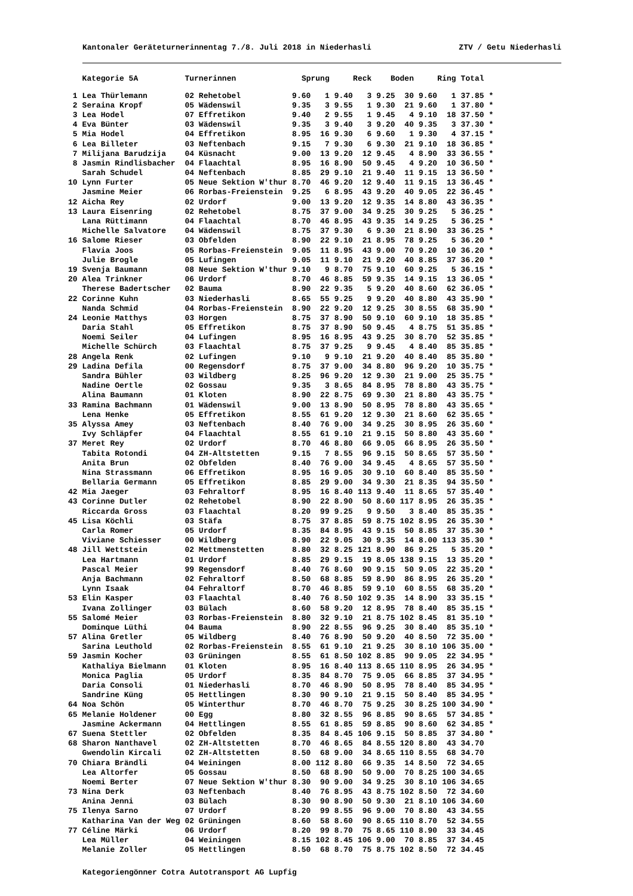Kantonaler Geräteturnerinnentag 7./8. Juli 2018 in Niederhasli ZTV / Getu Niederhasli
| | Kategorie 5A | Turnerinnen | Sprung | | Reck | | Boden | | Ring | | Total | |
| --- | --- | --- | --- | --- | --- | --- | --- | --- | --- | --- | --- | --- |
| 1 | Lea Thürlemann | 02 Rehetobel | 9.60 | 1 | 9.40 | 3 | 9.25 | 30 | 9.60 | 1 | 37.85 | * |
| 2 | Seraina Kropf | 05 Wädenswil | 9.35 | 3 | 9.55 | 1 | 9.30 | 21 | 9.60 | 1 | 37.80 | * |
| 3 | Lea Hodel | 07 Effretikon | 9.40 | 2 | 9.55 | 1 | 9.45 | 4 | 9.10 | 18 | 37.50 | * |
| 4 | Eva Bünter | 03 Wädenswil | 9.35 | 3 | 9.40 | 3 | 9.20 | 40 | 9.35 | 3 | 37.30 | * |
| 5 | Mia Hodel | 04 Effretikon | 8.95 | 16 | 9.30 | 6 | 9.60 | 1 | 9.30 | 4 | 37.15 | * |
| 6 | Lea Billeter | 03 Neftenbach | 9.15 | 7 | 9.30 | 6 | 9.30 | 21 | 9.10 | 18 | 36.85 | * |
| 7 | Milijana Barudzija | 04 Küsnacht | 9.00 | 13 | 9.20 | 12 | 9.45 | 4 | 8.90 | 33 | 36.55 | * |
| 8 | Jasmin Rindlisbacher | 04 Flaachtal | 8.95 | 16 | 8.90 | 50 | 9.45 | 4 | 9.20 | 10 | 36.50 | * |
| | Sarah Schudel | 04 Neftenbach | 8.85 | 29 | 9.10 | 21 | 9.40 | 11 | 9.15 | 13 | 36.50 | * |
| 10 | Lynn Furter | 05 Neue Sektion W'thur | 8.70 | 46 | 9.20 | 12 | 9.40 | 11 | 9.15 | 13 | 36.45 | * |
| | Jasmine Meier | 06 Rorbas-Freienstein | 9.25 | 6 | 8.95 | 43 | 9.20 | 40 | 9.05 | 22 | 36.45 | * |
| 12 | Aicha Rey | 02 Urdorf | 9.00 | 13 | 9.20 | 12 | 9.35 | 14 | 8.80 | 43 | 36.35 | * |
| 13 | Laura Eisenring | 02 Rehetobel | 8.75 | 37 | 9.00 | 34 | 9.25 | 30 | 9.25 | 5 | 36.25 | * |
| | Lana Rüttimann | 04 Flaachtal | 8.70 | 46 | 8.95 | 43 | 9.35 | 14 | 9.25 | 5 | 36.25 | * |
| | Michelle Salvatore | 04 Wädenswil | 8.75 | 37 | 9.30 | 6 | 9.30 | 21 | 8.90 | 33 | 36.25 | * |
| 16 | Salome Rieser | 03 Obfelden | 8.90 | 22 | 9.10 | 21 | 8.95 | 78 | 9.25 | 5 | 36.20 | * |
| | Flavia Joos | 05 Rorbas-Freienstein | 9.05 | 11 | 8.95 | 43 | 9.00 | 70 | 9.20 | 10 | 36.20 | * |
| | Julie Brogle | 05 Lufingen | 9.05 | 11 | 9.10 | 21 | 9.20 | 40 | 8.85 | 37 | 36.20 | * |
| 19 | Svenja Baumann | 08 Neue Sektion W'thur | 9.10 | 9 | 8.70 | 75 | 9.10 | 60 | 9.25 | 5 | 36.15 | * |
| 20 | Alea Trinkner | 06 Urdorf | 8.70 | 46 | 8.85 | 59 | 9.35 | 14 | 9.15 | 13 | 36.05 | * |
| | Therese Badertscher | 02 Bauma | 8.90 | 22 | 9.35 | 5 | 9.20 | 40 | 8.60 | 62 | 36.05 | * |
| 22 | Corinne Kuhn | 03 Niederhasli | 8.65 | 55 | 9.25 | 9 | 9.20 | 40 | 8.80 | 43 | 35.90 | * |
| | Nanda Schmid | 04 Rorbas-Freienstein | 8.90 | 22 | 9.20 | 12 | 9.25 | 30 | 8.55 | 68 | 35.90 | * |
| 24 | Leonie Matthys | 03 Horgen | 8.75 | 37 | 8.90 | 50 | 9.10 | 60 | 9.10 | 18 | 35.85 | * |
| | Daria Stahl | 05 Effretikon | 8.75 | 37 | 8.90 | 50 | 9.45 | 4 | 8.75 | 51 | 35.85 | * |
| | Noemi Seiler | 04 Lufingen | 8.95 | 16 | 8.95 | 43 | 9.25 | 30 | 8.70 | 52 | 35.85 | * |
| | Michelle Schürch | 03 Flaachtal | 8.75 | 37 | 9.25 | 9 | 9.45 | 4 | 8.40 | 85 | 35.85 | * |
| 28 | Angela Renk | 02 Lufingen | 9.10 | 9 | 9.10 | 21 | 9.20 | 40 | 8.40 | 85 | 35.80 | * |
| 29 | Ladina Defila | 00 Regensdorf | 8.75 | 37 | 9.00 | 34 | 8.80 | 96 | 9.20 | 10 | 35.75 | * |
| | Sandra Bühler | 03 Wildberg | 8.25 | 96 | 9.20 | 12 | 9.30 | 21 | 9.00 | 25 | 35.75 | * |
| | Nadine Oertle | 02 Gossau | 9.35 | 3 | 8.65 | 84 | 8.95 | 78 | 8.80 | 43 | 35.75 | * |
| | Alina Baumann | 01 Kloten | 8.90 | 22 | 8.75 | 69 | 9.30 | 21 | 8.80 | 43 | 35.75 | * |
| 33 | Ramina Bachmann | 01 Wädenswil | 9.00 | 13 | 8.90 | 50 | 8.95 | 78 | 8.80 | 43 | 35.65 | * |
| | Lena Henke | 05 Effretikon | 8.55 | 61 | 9.20 | 12 | 9.30 | 21 | 8.60 | 62 | 35.65 | * |
| 35 | Alyssa Amey | 03 Neftenbach | 8.40 | 76 | 9.00 | 34 | 9.25 | 30 | 8.95 | 26 | 35.60 | * |
| | Ivy Schläpfer | 04 Flaachtal | 8.55 | 61 | 9.10 | 21 | 9.15 | 50 | 8.80 | 43 | 35.60 | * |
| 37 | Meret Rey | 02 Urdorf | 8.70 | 46 | 8.80 | 66 | 9.05 | 66 | 8.95 | 26 | 35.50 | * |
| | Tabita Rotondi | 04 ZH-Altstetten | 9.15 | 7 | 8.55 | 96 | 9.15 | 50 | 8.65 | 57 | 35.50 | * |
| | Anita Brun | 02 Obfelden | 8.40 | 76 | 9.00 | 34 | 9.45 | 4 | 8.65 | 57 | 35.50 | * |
| | Nina Strassmann | 06 Effretikon | 8.95 | 16 | 9.05 | 30 | 9.10 | 60 | 8.40 | 85 | 35.50 | * |
| | Bellaria Germann | 05 Effretikon | 8.85 | 29 | 9.00 | 34 | 9.30 | 21 | 8.35 | 94 | 35.50 | * |
| 42 | Mia Jaeger | 03 Fehraltorf | 8.95 | 16 | 8.40 | 113 | 9.40 | 11 | 8.65 | 57 | 35.40 | * |
| 43 | Corinne Dutler | 02 Rehetobel | 8.90 | 22 | 8.90 | 50 | 8.60 | 117 | 8.95 | 26 | 35.35 | * |
| | Riccarda Gross | 03 Flaachtal | 8.20 | 99 | 9.25 | 9 | 9.50 | 3 | 8.40 | 85 | 35.35 | * |
| 45 | Lisa Köchli | 03 Stäfa | 8.75 | 37 | 8.85 | 59 | 8.75 | 102 | 8.95 | 26 | 35.30 | * |
| | Carla Romer | 05 Urdorf | 8.35 | 84 | 8.95 | 43 | 9.15 | 50 | 8.85 | 37 | 35.30 | * |
| | Viviane Schiesser | 00 Wildberg | 8.90 | 22 | 9.05 | 30 | 9.35 | 14 | 8.00 | 113 | 35.30 | * |
| 48 | Jill Wettstein | 02 Mettmenstetten | 8.80 | 32 | 8.25 | 121 | 8.90 | 86 | 9.25 | 5 | 35.20 | * |
| | Lea Hartmann | 01 Urdorf | 8.85 | 29 | 9.15 | 19 | 8.05 | 138 | 9.15 | 13 | 35.20 | * |
| | Pascal Meier | 99 Regensdorf | 8.40 | 76 | 8.60 | 90 | 9.15 | 50 | 9.05 | 22 | 35.20 | * |
| | Anja Bachmann | 02 Fehraltorf | 8.50 | 68 | 8.85 | 59 | 8.90 | 86 | 8.95 | 26 | 35.20 | * |
| | Lynn Isaak | 04 Fehraltorf | 8.70 | 46 | 8.85 | 59 | 9.10 | 60 | 8.55 | 68 | 35.20 | * |
| 53 | Elin Kasper | 03 Flaachtal | 8.40 | 76 | 8.50 | 102 | 9.35 | 14 | 8.90 | 33 | 35.15 | * |
| | Ivana Zollinger | 03 Bülach | 8.60 | 58 | 9.20 | 12 | 8.95 | 78 | 8.40 | 85 | 35.15 | * |
| 55 | Salomé Meier | 03 Rorbas-Freienstein | 8.80 | 32 | 9.10 | 21 | 8.75 | 102 | 8.45 | 81 | 35.10 | * |
| | Dominque Lüthi | 04 Bauma | 8.90 | 22 | 8.55 | 96 | 9.25 | 30 | 8.40 | 85 | 35.10 | * |
| 57 | Alina Gretler | 05 Wildberg | 8.40 | 76 | 8.90 | 50 | 9.20 | 40 | 8.50 | 72 | 35.00 | * |
| | Sarina Leuthold | 02 Rorbas-Freienstein | 8.55 | 61 | 9.10 | 21 | 9.25 | 30 | 8.10 | 106 | 35.00 | * |
| 59 | Jasmin Kocher | 03 Grüningen | 8.55 | 61 | 8.50 | 102 | 8.85 | 90 | 9.05 | 22 | 34.95 | * |
| | Kathaliya Bielmann | 01 Kloten | 8.95 | 16 | 8.40 | 113 | 8.65 | 110 | 8.95 | 26 | 34.95 | * |
| | Monica Paglia | 05 Urdorf | 8.35 | 84 | 8.70 | 75 | 9.05 | 66 | 8.85 | 37 | 34.95 | * |
| | Daria Consoli | 01 Niederhasli | 8.70 | 46 | 8.90 | 50 | 8.95 | 78 | 8.40 | 85 | 34.95 | * |
| | Sandrine Küng | 05 Hettlingen | 8.30 | 90 | 9.10 | 21 | 9.15 | 50 | 8.40 | 85 | 34.95 | * |
| 64 | Noa Schön | 05 Winterthur | 8.70 | 46 | 8.70 | 75 | 9.25 | 30 | 8.25 | 100 | 34.90 | * |
| 65 | Melanie Holdener | 00 Egg | 8.80 | 32 | 8.55 | 96 | 8.85 | 90 | 8.65 | 57 | 34.85 | * |
| | Jasmine Ackermann | 04 Hettlingen | 8.55 | 61 | 8.85 | 59 | 8.85 | 90 | 8.60 | 62 | 34.85 | * |
| 67 | Suena Stettler | 02 Obfelden | 8.35 | 84 | 8.45 | 106 | 9.15 | 50 | 8.85 | 37 | 34.80 | * |
| 68 | Sharon Nanthavel | 02 ZH-Altstetten | 8.70 | 46 | 8.65 | 84 | 8.55 | 120 | 8.80 | 43 | 34.70 | |
| | Gwendolin Kircali | 02 ZH-Altstetten | 8.50 | 68 | 9.00 | 34 | 8.65 | 110 | 8.55 | 68 | 34.70 | |
| 70 | Chiara Brändli | 04 Weiningen | 8.00 | 112 | 8.80 | 66 | 9.35 | 14 | 8.50 | 72 | 34.65 | |
| | Lea Altorfer | 05 Gossau | 8.50 | 68 | 8.90 | 50 | 9.00 | 70 | 8.25 | 100 | 34.65 | |
| | Noemi Berter | 07 Neue Sektion W'thur | 8.30 | 90 | 9.00 | 34 | 9.25 | 30 | 8.10 | 106 | 34.65 | |
| 73 | Nina Derk | 03 Neftenbach | 8.40 | 76 | 8.95 | 43 | 8.75 | 102 | 8.50 | 72 | 34.60 | |
| | Anina Jenni | 03 Bülach | 8.30 | 90 | 8.90 | 50 | 9.30 | 21 | 8.10 | 106 | 34.60 | |
| 75 | Ilenya Sarno | 07 Urdorf | 8.20 | 99 | 8.55 | 96 | 9.00 | 70 | 8.80 | 43 | 34.55 | |
| | Katharina Van der Weg | 02 Grüningen | 8.60 | 58 | 8.60 | 90 | 8.65 | 110 | 8.70 | 52 | 34.55 | |
| 77 | Céline Märki | 06 Urdorf | 8.20 | 99 | 8.70 | 75 | 8.65 | 110 | 8.90 | 33 | 34.45 | |
| | Lea Müller | 04 Weiningen | 8.15 | 102 | 8.45 | 106 | 9.00 | 70 | 8.85 | 37 | 34.45 | |
| | Melanie Zoller | 05 Hettlingen | 8.50 | 68 | 8.70 | 75 | 8.75 | 102 | 8.50 | 72 | 34.45 | |
Kategoriengönner Cotra Autotransport AG Lupfig